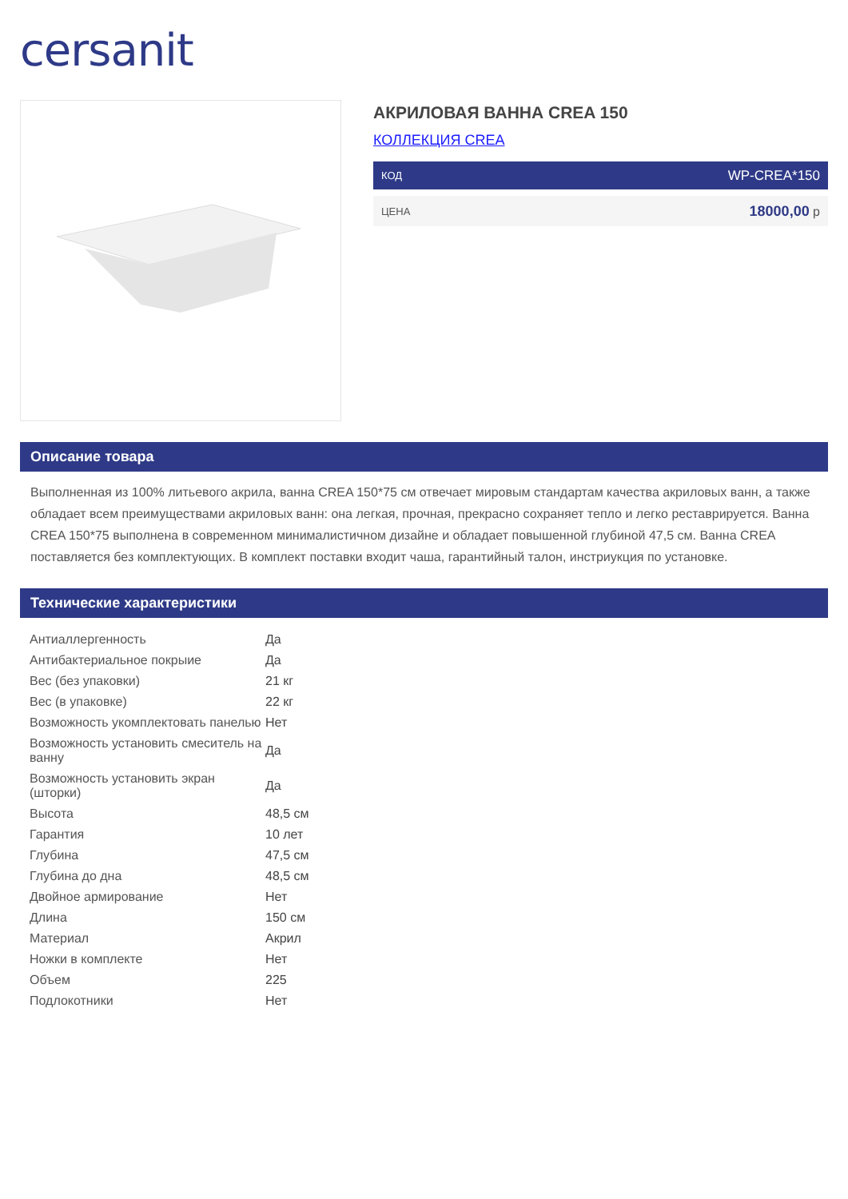cersanit
АКРИЛОВАЯ ВАННА CREA 150
КОЛЛЕКЦИЯ CREA
КОД WP-CREA*150
ЦЕНА 18000,00 р
Описание товара
Выполненная из 100% литьевого акрила, ванна CREA 150*75 см отвечает мировым стандартам качества акриловых ванн, а также обладает всем преимуществами акриловых ванн: она легкая, прочная, прекрасно сохраняет тепло и легко реставрируется. Ванна CREA 150*75 выполнена в современном минималистичном дизайне и обладает повышенной глубиной 47,5 см. Ванна CREA поставляется без комплектующих. В комплект поставки входит чаша, гарантийный талон, инстриукция по установке.
Технические характеристики
| Антиаллергенность | Да |
| Антибактериальное покрыие | Да |
| Вес (без упаковки) | 21 кг |
| Вес (в упаковке) | 22 кг |
| Возможность укомплектовать панелью | Нет |
| Возможность установить смеситель на ванну | Да |
| Возможность установить экран (шторки) | Да |
| Высота | 48,5 см |
| Гарантия | 10 лет |
| Глубина | 47,5 см |
| Глубина до дна | 48,5 см |
| Двойное армирование | Нет |
| Длина | 150 см |
| Материал | Акрил |
| Ножки в комплекте | Нет |
| Объем | 225 |
| Подлокотники | Нет |